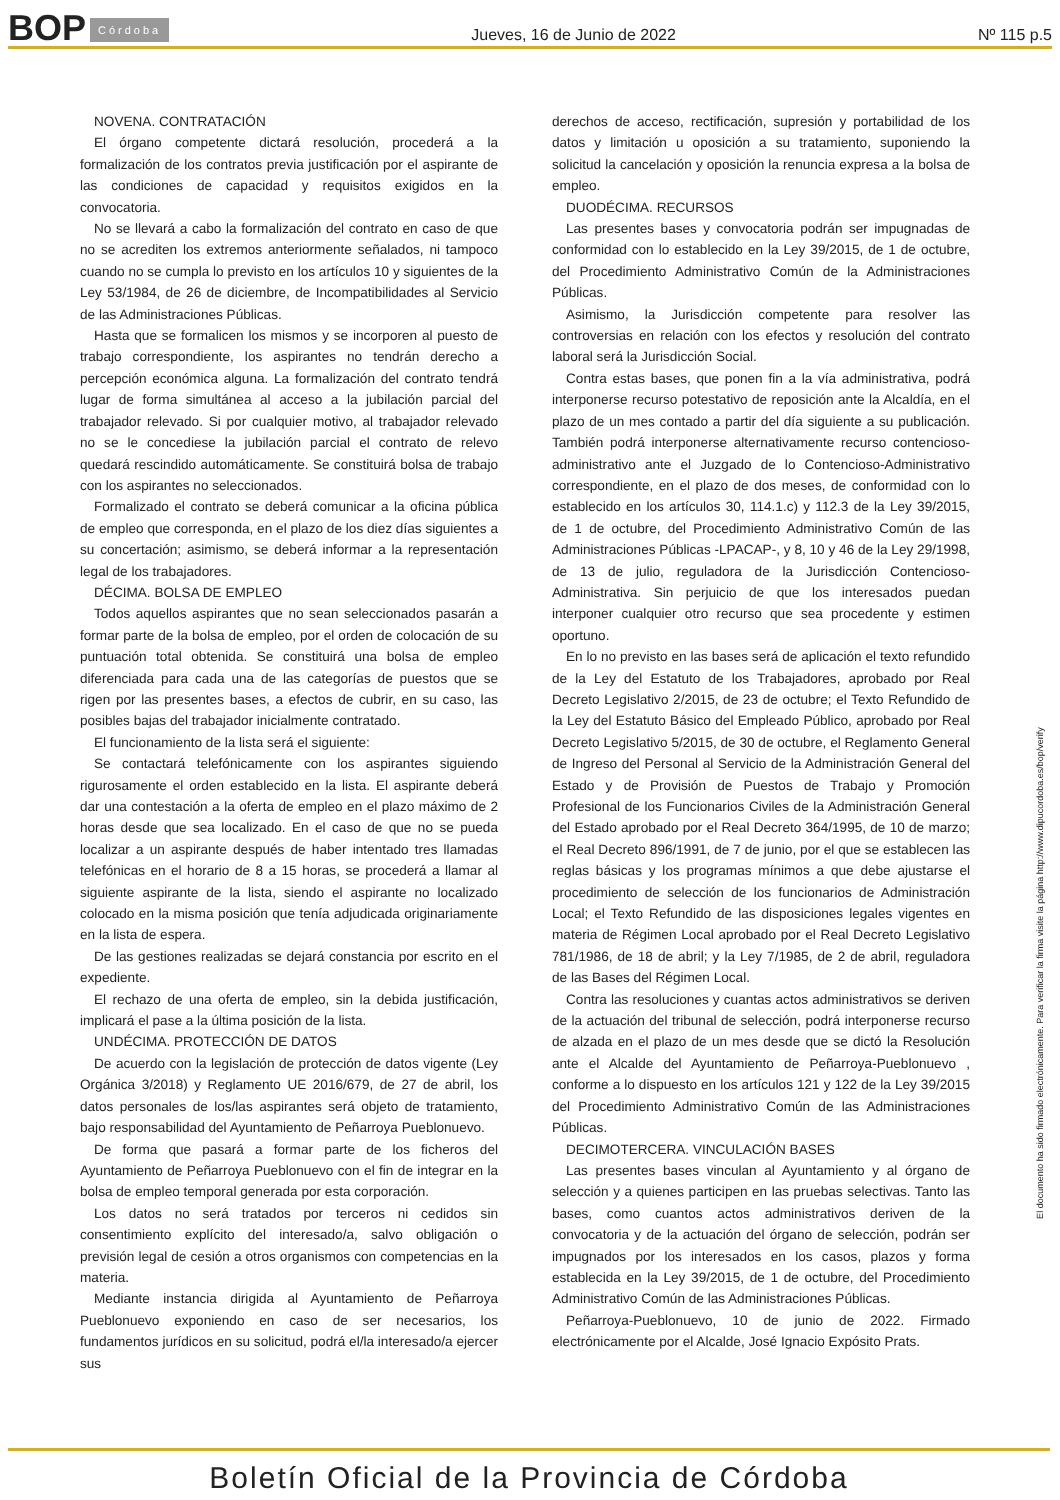BOP Córdoba Jueves, 16 de Junio de 2022 Nº 115 p.5
NOVENA. CONTRATACIÓN
El órgano competente dictará resolución, procederá a la formalización de los contratos previa justificación por el aspirante de las condiciones de capacidad y requisitos exigidos en la convocatoria.
No se llevará a cabo la formalización del contrato en caso de que no se acrediten los extremos anteriormente señalados, ni tampoco cuando no se cumpla lo previsto en los artículos 10 y siguientes de la Ley 53/1984, de 26 de diciembre, de Incompatibilidades al Servicio de las Administraciones Públicas.
Hasta que se formalicen los mismos y se incorporen al puesto de trabajo correspondiente, los aspirantes no tendrán derecho a percepción económica alguna. La formalización del contrato tendrá lugar de forma simultánea al acceso a la jubilación parcial del trabajador relevado. Si por cualquier motivo, al trabajador relevado no se le concediese la jubilación parcial el contrato de relevo quedará rescindido automáticamente. Se constituirá bolsa de trabajo con los aspirantes no seleccionados.
Formalizado el contrato se deberá comunicar a la oficina pública de empleo que corresponda, en el plazo de los diez días siguientes a su concertación; asimismo, se deberá informar a la representación legal de los trabajadores.
DÉCIMA. BOLSA DE EMPLEO
Todos aquellos aspirantes que no sean seleccionados pasarán a formar parte de la bolsa de empleo, por el orden de colocación de su puntuación total obtenida. Se constituirá una bolsa de empleo diferenciada para cada una de las categorías de puestos que se rigen por las presentes bases, a efectos de cubrir, en su caso, las posibles bajas del trabajador inicialmente contratado.
El funcionamiento de la lista será el siguiente:
Se contactará telefónicamente con los aspirantes siguiendo rigurosamente el orden establecido en la lista. El aspirante deberá dar una contestación a la oferta de empleo en el plazo máximo de 2 horas desde que sea localizado. En el caso de que no se pueda localizar a un aspirante después de haber intentado tres llamadas telefónicas en el horario de 8 a 15 horas, se procederá a llamar al siguiente aspirante de la lista, siendo el aspirante no localizado colocado en la misma posición que tenía adjudicada originariamente en la lista de espera.
De las gestiones realizadas se dejará constancia por escrito en el expediente.
El rechazo de una oferta de empleo, sin la debida justificación, implicará el pase a la última posición de la lista.
UNDÉCIMA. PROTECCIÓN DE DATOS
De acuerdo con la legislación de protección de datos vigente (Ley Orgánica 3/2018) y Reglamento UE 2016/679, de 27 de abril, los datos personales de los/las aspirantes será objeto de tratamiento, bajo responsabilidad del Ayuntamiento de Peñarroya Pueblonuevo.
De forma que pasará a formar parte de los ficheros del Ayuntamiento de Peñarroya Pueblonuevo con el fin de integrar en la bolsa de empleo temporal generada por esta corporación.
Los datos no será tratados por terceros ni cedidos sin consentimiento explícito del interesado/a, salvo obligación o previsión legal de cesión a otros organismos con competencias en la materia.
Mediante instancia dirigida al Ayuntamiento de Peñarroya Pueblonuevo exponiendo en caso de ser necesarios, los fundamentos jurídicos en su solicitud, podrá el/la interesado/a ejercer sus
derechos de acceso, rectificación, supresión y portabilidad de los datos y limitación u oposición a su tratamiento, suponiendo la solicitud la cancelación y oposición la renuncia expresa a la bolsa de empleo.
DUODÉCIMA. RECURSOS
Las presentes bases y convocatoria podrán ser impugnadas de conformidad con lo establecido en la Ley 39/2015, de 1 de octubre, del Procedimiento Administrativo Común de la Administraciones Públicas.
Asimismo, la Jurisdicción competente para resolver las controversias en relación con los efectos y resolución del contrato laboral será la Jurisdicción Social.
Contra estas bases, que ponen fin a la vía administrativa, podrá interponerse recurso potestativo de reposición ante la Alcaldía, en el plazo de un mes contado a partir del día siguiente a su publicación. También podrá interponerse alternativamente recurso contencioso-administrativo ante el Juzgado de lo Contencioso-Administrativo correspondiente, en el plazo de dos meses, de conformidad con lo establecido en los artículos 30, 114.1.c) y 112.3 de la Ley 39/2015, de 1 de octubre, del Procedimiento Administrativo Común de las Administraciones Públicas -LPACAP-, y 8, 10 y 46 de la Ley 29/1998, de 13 de julio, reguladora de la Jurisdicción Contencioso-Administrativa. Sin perjuicio de que los interesados puedan interponer cualquier otro recurso que sea procedente y estimen oportuno.
En lo no previsto en las bases será de aplicación el texto refundido de la Ley del Estatuto de los Trabajadores, aprobado por Real Decreto Legislativo 2/2015, de 23 de octubre; el Texto Refundido de la Ley del Estatuto Básico del Empleado Público, aprobado por Real Decreto Legislativo 5/2015, de 30 de octubre, el Reglamento General de Ingreso del Personal al Servicio de la Administración General del Estado y de Provisión de Puestos de Trabajo y Promoción Profesional de los Funcionarios Civiles de la Administración General del Estado aprobado por el Real Decreto 364/1995, de 10 de marzo; el Real Decreto 896/1991, de 7 de junio, por el que se establecen las reglas básicas y los programas mínimos a que debe ajustarse el procedimiento de selección de los funcionarios de Administración Local; el Texto Refundido de las disposiciones legales vigentes en materia de Régimen Local aprobado por el Real Decreto Legislativo 781/1986, de 18 de abril; y la Ley 7/1985, de 2 de abril, reguladora de las Bases del Régimen Local.
Contra las resoluciones y cuantas actos administrativos se deriven de la actuación del tribunal de selección, podrá interponerse recurso de alzada en el plazo de un mes desde que se dictó la Resolución ante el Alcalde del Ayuntamiento de Peñarroya-Pueblonuevo , conforme a lo dispuesto en los artículos 121 y 122 de la Ley 39/2015 del Procedimiento Administrativo Común de las Administraciones Públicas.
DECIMOTERCERA. VINCULACIÓN BASES
Las presentes bases vinculan al Ayuntamiento y al órgano de selección y a quienes participen en las pruebas selectivas. Tanto las bases, como cuantos actos administrativos deriven de la convocatoria y de la actuación del órgano de selección, podrán ser impugnados por los interesados en los casos, plazos y forma establecida en la Ley 39/2015, de 1 de octubre, del Procedimiento Administrativo Común de las Administraciones Públicas.
Peñarroya-Pueblonuevo, 10 de junio de 2022. Firmado electrónicamente por el Alcalde, José Ignacio Expósito Prats.
El documento ha sido firmado electrónicamente. Para verificar la firma visite la página http://www.dipucordoba.es/bop/verify
Boletín Oficial de la Provincia de Córdoba